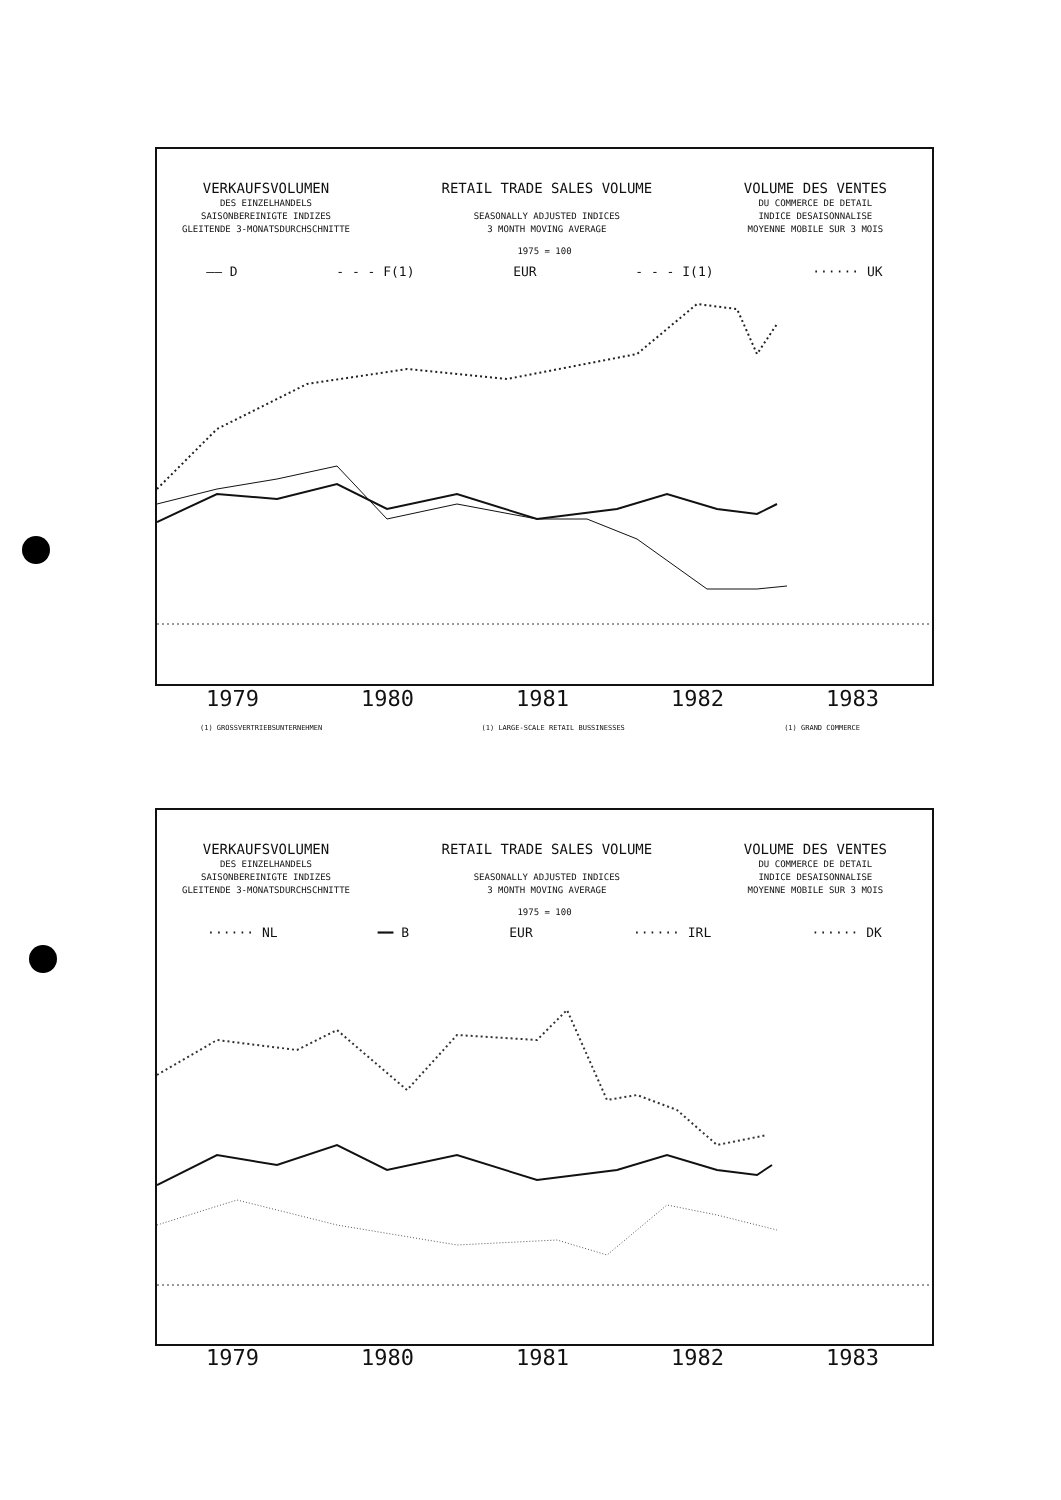VERKAUFSVOLUMEN
DES EINZELHANDELS
SAISONBEREINIGTE INDIZES
GLEITENDE 3-MONATSDURCHSCHNITTE
RETAIL TRADE SALES VOLUME
SEASONALLY ADJUSTED INDICES
3 MONTH MOVING AVERAGE
VOLUME DES VENTES
DU COMMERCE DE DETAIL
INDICE DESAISONNALISE
MOYENNE MOBILE SUR 3 MOIS
1975 = 100
—— D - - - F(1) EUR - - - I(1) ······ UK
1979 1980 1981 1982 1983
(1) GROSSVERTRIEBSUNTERNEHMEN (1) LARGE-SCALE RETAIL BUSSINESSES (1) GRAND COMMERCE
VERKAUFSVOLUMEN
DES EINZELHANDELS
SAISONBEREINIGTE INDIZES
GLEITENDE 3-MONATSDURCHSCHNITTE
RETAIL TRADE SALES VOLUME
SEASONALLY ADJUSTED INDICES
3 MONTH MOVING AVERAGE
VOLUME DES VENTES
DU COMMERCE DE DETAIL
INDICE DESAISONNALISE
MOYENNE MOBILE SUR 3 MOIS
1975 = 100
······ NL ━━ B EUR ······ IRL ······ DK
1979 1980 1981 1982 1983